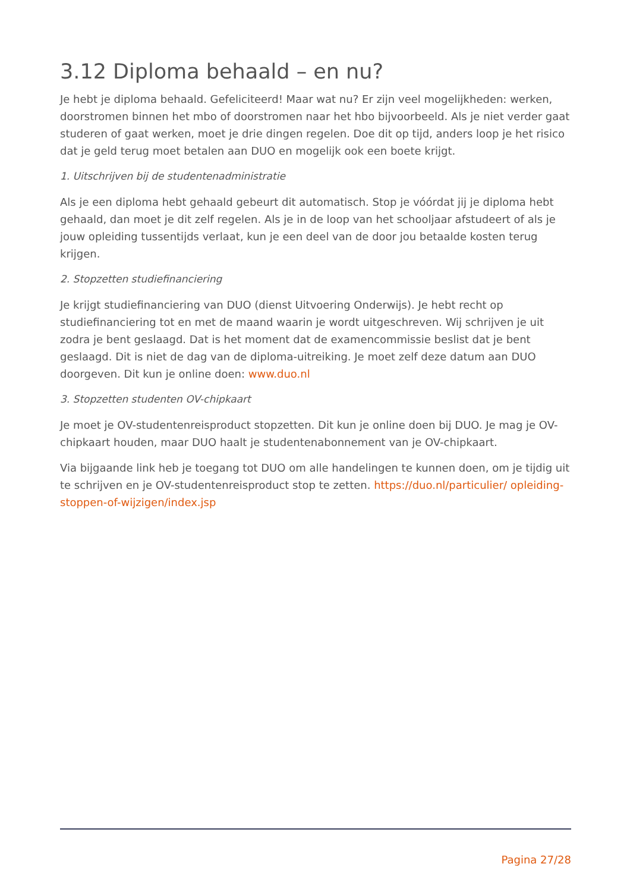3.12 Diploma behaald – en nu?
Je hebt je diploma behaald. Gefeliciteerd! Maar wat nu? Er zijn veel mogelijkheden: werken, doorstromen binnen het mbo of doorstromen naar het hbo bijvoorbeeld. Als je niet verder gaat studeren of gaat werken, moet je drie dingen regelen. Doe dit op tijd, anders loop je het risico dat je geld terug moet betalen aan DUO en mogelijk ook een boete krijgt.
1. Uitschrijven bij de studentenadministratie
Als je een diploma hebt gehaald gebeurt dit automatisch. Stop je vóórdat jij je diploma hebt gehaald, dan moet je dit zelf regelen. Als je in de loop van het schooljaar afstudeert of als je jouw opleiding tussentijds verlaat, kun je een deel van de door jou betaalde kosten terug krijgen.
2. Stopzetten studiefinanciering
Je krijgt studiefinanciering van DUO (dienst Uitvoering Onderwijs). Je hebt recht op studiefinanciering tot en met de maand waarin je wordt uitgeschreven. Wij schrijven je uit zodra je bent geslaagd. Dat is het moment dat de examencommissie beslist dat je bent geslaagd. Dit is niet de dag van de diploma-uitreiking. Je moet zelf deze datum aan DUO doorgeven. Dit kun je online doen: www.duo.nl
3. Stopzetten studenten OV-chipkaart
Je moet je OV-studentenreisproduct stopzetten. Dit kun je online doen bij DUO. Je mag je OV-chipkaart houden, maar DUO haalt je studentenabonnement van je OV-chipkaart.
Via bijgaande link heb je toegang tot DUO om alle handelingen te kunnen doen, om je tijdig uit te schrijven en je OV-studentenreisproduct stop te zetten. https://duo.nl/particulier/ opleiding-stoppen-of-wijzigen/index.jsp
Pagina 27/28